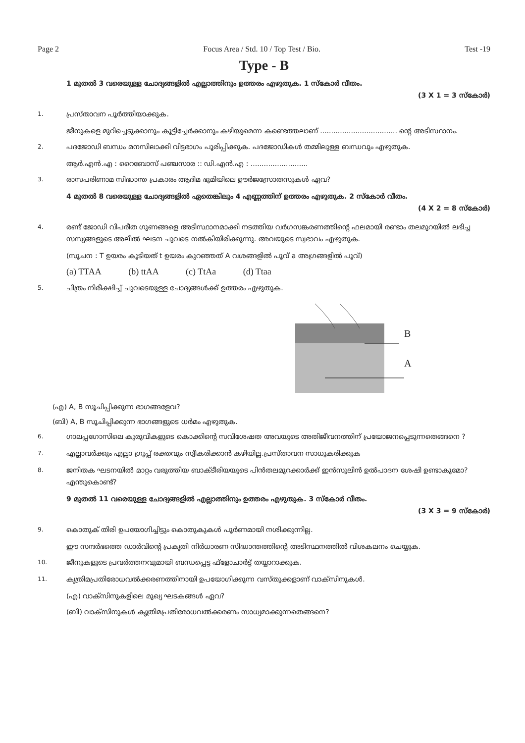Page 2 Focus Area / Std. 10 / Top Test / Bio. Test -19
Type - B
1 മുതൽ 3 വരെയുള്ള ചോദ്യങ്ങളിൽ എല്ലാത്തിനും ഉത്തരം എഴുതുക. 1 സ്കോർ വീതം.
(3 X 1 = 3 സ്കോർ)
1.
പ്രസ്താവന പൂർത്തിയാക്കുക.
ജീനുകളെ മുറിച്ചെടുക്കാനും കൂട്ടിച്ചേർക്കാനും കഴിയുമെന്ന കണ്ടെത്തലാണ് ................................... ന്റെ അടിസ്ഥാനം.
2.
പദജോഡി ബന്ധം മനസിലാക്കി വിട്ടഭാഗം പൂരിപ്പിക്കുക. പദജോഡികൾ തമ്മിലുള്ള ബന്ധവും എഴുതുക.
ആർ.എൻ.എ : റൈബോസ് പഞ്ചസാര :: ഡി.എൻ.എ : ..........................
3.
രാസപരിണാമ സിദ്ധാന്ത പ്രകാരം ആദിമ ഭൂമിയിലെ ഊർജസ്രോതസുകൾ ഏവ?
4 മുതൽ 8 വരെയുള്ള ചോദ്യങ്ങളിൽ ഏതെങ്കിലും 4 എണ്ണത്തിന് ഉത്തരം എഴുതുക. 2 സ്കോർ വീതം.
(4 X 2 = 8 സ്കോർ)
4.
രണ്ട് ജോഡി വിപരീത ഗുണങ്ങളെ അടിസ്ഥാനമാക്കി നടത്തിയ വർഗസങ്കരണത്തിന്റെ ഫലമായി രണ്ടാം തലമുറയിൽ ലഭിച്ച സസ്യങ്ങളുടെ അലീൽ ഘടന ചുവടെ നൽകിയിരിക്കുന്നു. അവയുടെ സ്വഭാവം എഴുതുക.
(സൂചന : T ഉയരം കൂടിയത് t ഉയരം കുറഞ്ഞത് A വശങ്ങളിൽ പൂവ് a അഗ്രങ്ങളിൽ പൂവ്)
(a) TTAA (b) ttAA (c) TtAa (d) Ttaa
5.
ചിത്രം നിരീക്ഷിച്ച് ചുവടെയുള്ള ചോദ്യങ്ങൾക്ക് ഉത്തരം എഴുതുക.
B
A
(എ) A, B സൂചിപ്പിക്കുന്ന ഭാഗങ്ങളേവ?
(ബി) A, B സൂചിപ്പിക്കുന്ന ഭാഗങ്ങളുടെ ധർമം എഴുതുക.
6.
ഗാലപ്പഗോസിലെ കുരുവികളുടെ കൊക്കിന്റെ സവിശേഷത അവയുടെ അതിജീവനത്തിന് പ്രയോജനപ്പെടുന്നതെങ്ങനെ ?
7.
എല്ലാവർക്കും എല്ലാ ഗ്രൂപ്പ് രക്തവും സ്വീകരിക്കാൻ കഴിയില്ല.പ്രസ്താവന സാധൂകരിക്കുക
8.
ജനിതക ഘടനയിൽ മാറ്റം വരുത്തിയ ബാക്ടീരിയയുടെ പിൻതലമുറക്കാർക്ക് ഇൻസുലിൻ ഉൽപാദന ശേഷി ഉണ്ടാകുമോ? എന്തുകൊണ്ട്?
9 മുതൽ 11 വരെയുള്ള ചോദ്യങ്ങളിൽ എല്ലാത്തിനും ഉത്തരം എഴുതുക. 3 സ്കോർ വീതം.
(3 X 3 = 9 സ്കോർ)
9.
കൊതുക് തിരി ഉപയോഗിച്ചിട്ടും കൊതുകുകൾ പൂർണമായി നശിക്കുന്നില്ല.
ഈ സന്ദർഭത്തെ ഡാർവിന്റെ പ്രകൃതി നിർധാരണ സിദ്ധാന്തത്തിന്റെ അടിസ്ഥനത്തിൽ വിശകലനം ചെയ്യുക.
10.
ജീനുകളുടെ പ്രവർത്തനവുമായി ബന്ധപ്പെട്ട ഫ്ളോചാർട്ട് തയ്യാറാക്കുക.
11.
കൃത്രിമപ്രതിരോധവൽക്കരണത്തിനായി ഉപയോഗിക്കുന്ന വസ്തുക്കളാണ് വാക്സിനുകൾ.
(എ) വാക്സിനുകളിലെ മുഖ്യ ഘടകങ്ങൾ ഏവ?
(ബി) വാക്സിനുകൾ കൃത്രിമപ്രതിരോധവൽക്കരണം സാധ്യമാക്കുന്നതെങ്ങനെ?